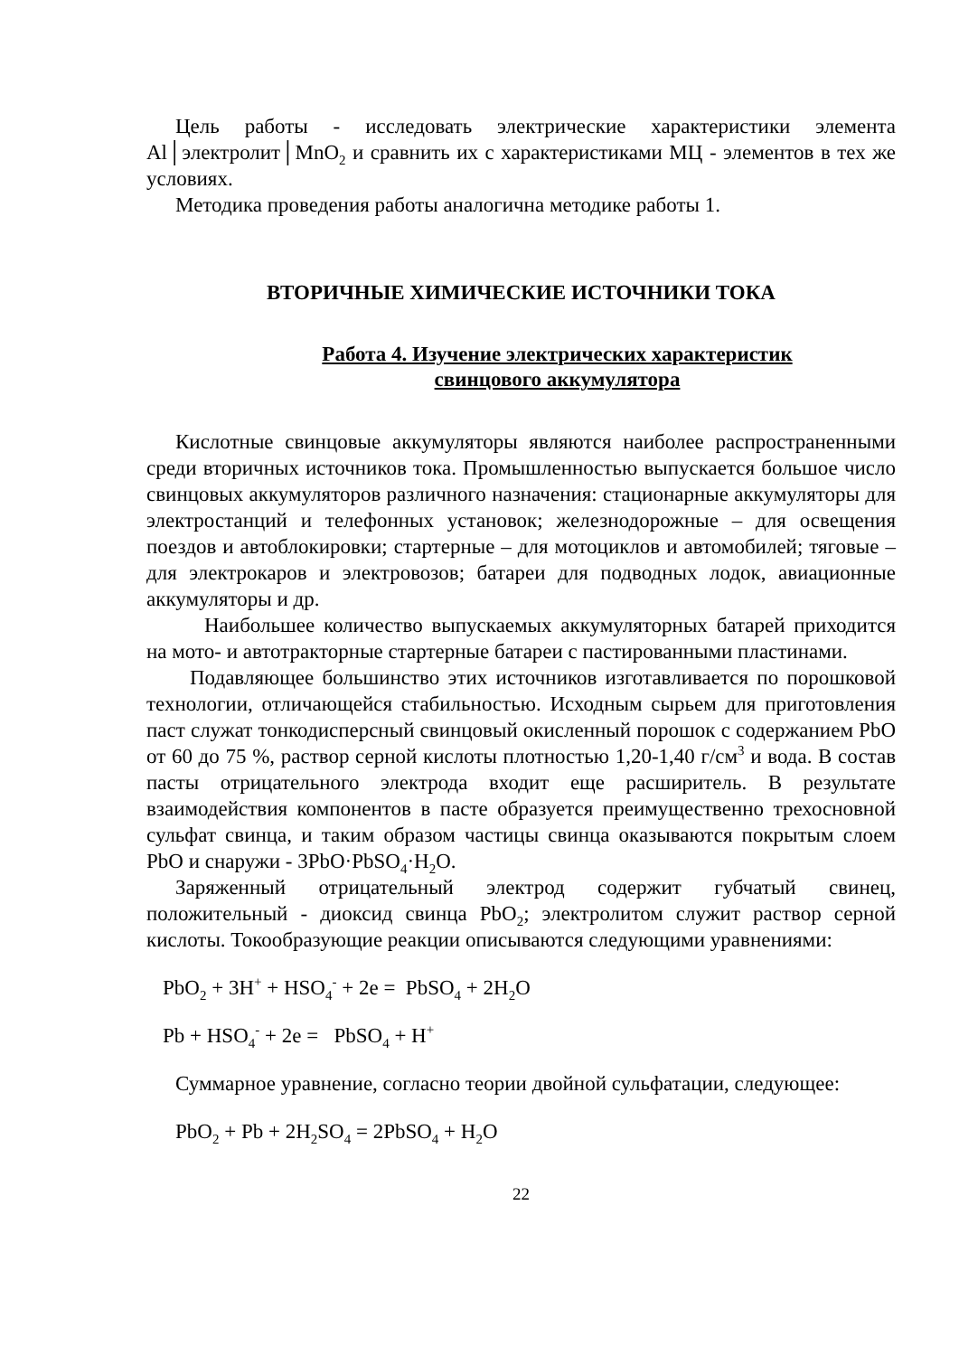Цель работы - исследовать электрические характеристики элемента Al│электролит│MnO<sub>2</sub> и сравнить их с характеристиками МЦ - элементов в тех же условиях.
Методика проведения работы аналогична методике работы 1.
ВТОРИЧНЫЕ ХИМИЧЕСКИЕ ИСТОЧНИКИ ТОКА
Работа 4. Изучение электрических характеристик
свинцового аккумулятора
Кислотные свинцовые аккумуляторы являются наиболее распространенными среди вторичных источников тока. Промышленностью выпускается большое число свинцовых аккумуляторов различного назначения: стационарные аккумуляторы для электростанций и телефонных установок; железнодорожные – для освещения поездов и автоблокировки; стартерные – для мотоциклов и автомобилей; тяговые – для электрокаров и электровозов; батареи для подводных лодок, авиационные аккумуляторы и др.
Наибольшее количество выпускаемых аккумуляторных батарей приходится на мото- и автотракторные стартерные батареи с пастированными пластинами.
Подавляющее большинство этих источников изготавливается по порошковой технологии, отличающейся стабильностью. Исходным сырьем для приготовления паст служат тонкодисперсный свинцовый окисленный порошок с содержанием PbO от 60 до 75 %, раствор серной кислоты плотностью 1,20-1,40 г/см<sup>3</sup> и вода. В состав пасты отрицательного электрода входит еще расширитель. В результате взаимодействия компонентов в пасте образуется преимущественно трехосновной сульфат свинца, и таким образом частицы свинца оказываются покрытым слоем PbO и снаружи - 3PbO·PbSO<sub>4</sub>·H<sub>2</sub>O.
Заряженный отрицательный электрод содержит губчатый свинец, положительный - диоксид свинца PbO<sub>2</sub>; электролитом служит раствор серной кислоты. Токообразующие реакции описываются следующими уравнениями:
PbO<sub>2</sub> + 3H<sup>+</sup> + HSO<sub>4</sub><sup>-</sup> + 2e = PbSO<sub>4</sub> + 2H<sub>2</sub>O
Pb + HSO<sub>4</sub><sup>-</sup> + 2e = PbSO<sub>4</sub> + H<sup>+</sup>
Суммарное уравнение, согласно теории двойной сульфатации, следующее:
PbO<sub>2</sub> + Pb + 2H<sub>2</sub>SO<sub>4</sub> = 2PbSO<sub>4</sub> + H<sub>2</sub>O
22